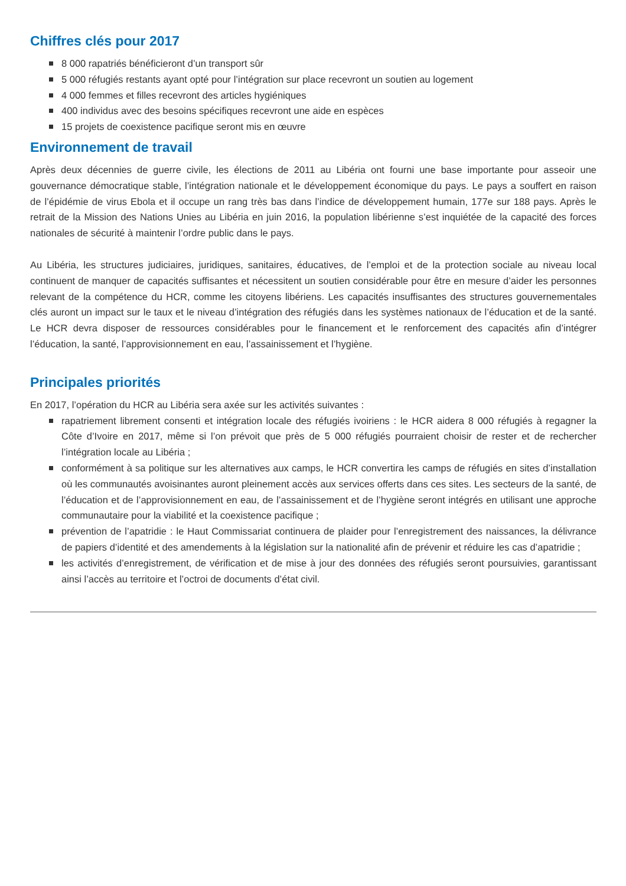Chiffres clés pour 2017
8 000 rapatriés bénéficieront d’un transport sûr
5 000 réfugiés restants ayant opté pour l’intégration sur place recevront un soutien au logement
4 000 femmes et filles recevront des articles hygiéniques
400 individus avec des besoins spécifiques recevront une aide en espèces
15 projets de coexistence pacifique seront mis en œuvre
Environnement de travail
Après deux décennies de guerre civile, les élections de 2011 au Libéria ont fourni une base importante pour asseoir une gouvernance démocratique stable, l’intégration nationale et le développement économique du pays. Le pays a souffert en raison de l’épidémie de virus Ebola et il occupe un rang très bas dans l’indice de développement humain, 177e sur 188 pays. Après le retrait de la Mission des Nations Unies au Libéria en juin 2016, la population libérienne s’est inquiétée de la capacité des forces nationales de sécurité à maintenir l’ordre public dans le pays.
Au Libéria, les structures judiciaires, juridiques, sanitaires, éducatives, de l’emploi et de la protection sociale au niveau local continuent de manquer de capacités suffisantes et nécessitent un soutien considérable pour être en mesure d’aider les personnes relevant de la compétence du HCR, comme les citoyens libériens. Les capacités insuffisantes des structures gouvernementales clés auront un impact sur le taux et le niveau d’intégration des réfugiés dans les systèmes nationaux de l’éducation et de la santé. Le HCR devra disposer de ressources considérables pour le financement et le renforcement des capacités afin d’intégrer l’éducation, la santé, l’approvisionnement en eau, l’assainissement et l’hygiène.
Principales priorités
En 2017, l’opération du HCR au Libéria sera axée sur les activités suivantes :
rapatriement librement consenti et intégration locale des réfugiés ivoiriens : le HCR aidera 8 000 réfugiés à regagner la Côte d’Ivoire en 2017, même si l’on prévoit que près de 5 000 réfugiés pourraient choisir de rester et de rechercher l’intégration locale au Libéria ;
conformément à sa politique sur les alternatives aux camps, le HCR convertira les camps de réfugiés en sites d’installation où les communautés avoisinantes auront pleinement accès aux services offerts dans ces sites. Les secteurs de la santé, de l’éducation et de l’approvisionnement en eau, de l’assainissement et de l’hygiène seront intégrés en utilisant une approche communautaire pour la viabilité et la coexistence pacifique ;
prévention de l’apatridie : le Haut Commissariat continuera de plaider pour l’enregistrement des naissances, la délivrance de papiers d’identité et des amendements à la législation sur la nationalité afin de prévenir et réduire les cas d’apatridie ;
les activités d’enregistrement, de vérification et de mise à jour des données des réfugiés seront poursuivies, garantissant ainsi l’accès au territoire et l’octroi de documents d’état civil.